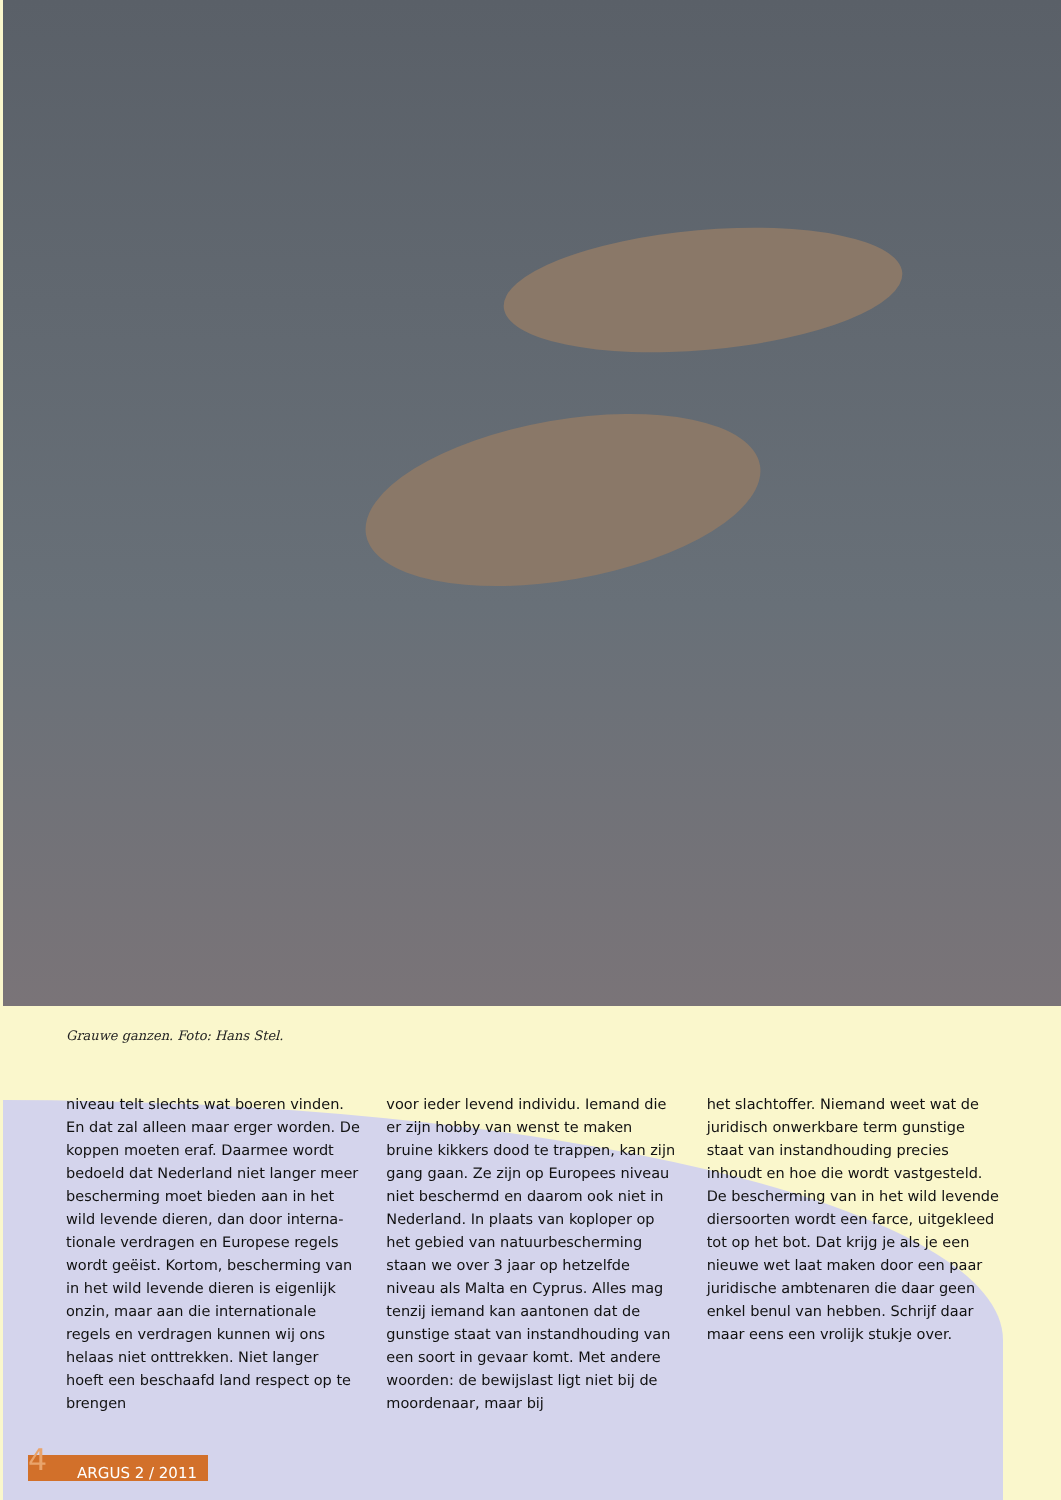Grauwe ganzen. Foto: Hans Stel.
niveau telt slechts wat boeren vinden. En dat zal alleen maar erger worden. De koppen moeten eraf. Daarmee wordt bedoeld dat Nederland niet langer meer bescherming moet bieden aan in het wild levende dieren, dan door interna­tionale verdragen en Europese regels wordt geëist. Kortom, bescherming van in het wild levende dieren is eigenlijk onzin, maar aan die internationale regels en verdragen kunnen wij ons helaas niet onttrekken. Niet langer hoeft een beschaafd land respect op te brengen
voor ieder levend individu. Iemand die er zijn hobby van wenst te maken bruine kikkers dood te trappen, kan zijn gang gaan. Ze zijn op Europees niveau niet beschermd en daarom ook niet in Ne­derland. In plaats van koploper op het gebied van natuurbescherming staan we over 3 jaar op hetzelfde niveau als Malta en Cyprus. Alles mag tenzij iemand kan aantonen dat de gunstige staat van in­standhouding van een soort in gevaar komt. Met andere woorden: de bewijs­last ligt niet bij de moordenaar, maar bij
het slachtoffer. Niemand weet wat de juridisch onwerkbare term gunstige staat van instandhouding precies inhoudt en hoe die wordt vastgesteld. De bescher­ming van in het wild levende diersoorten wordt een farce, uitgekleed tot op het bot. Dat krijg je als je een nieuwe wet laat maken door een paar juridische ambtenaren die daar geen enkel benul van hebben. Schrijf daar maar eens een vrolijk stukje over.
4 ARGUS 2 / 2011